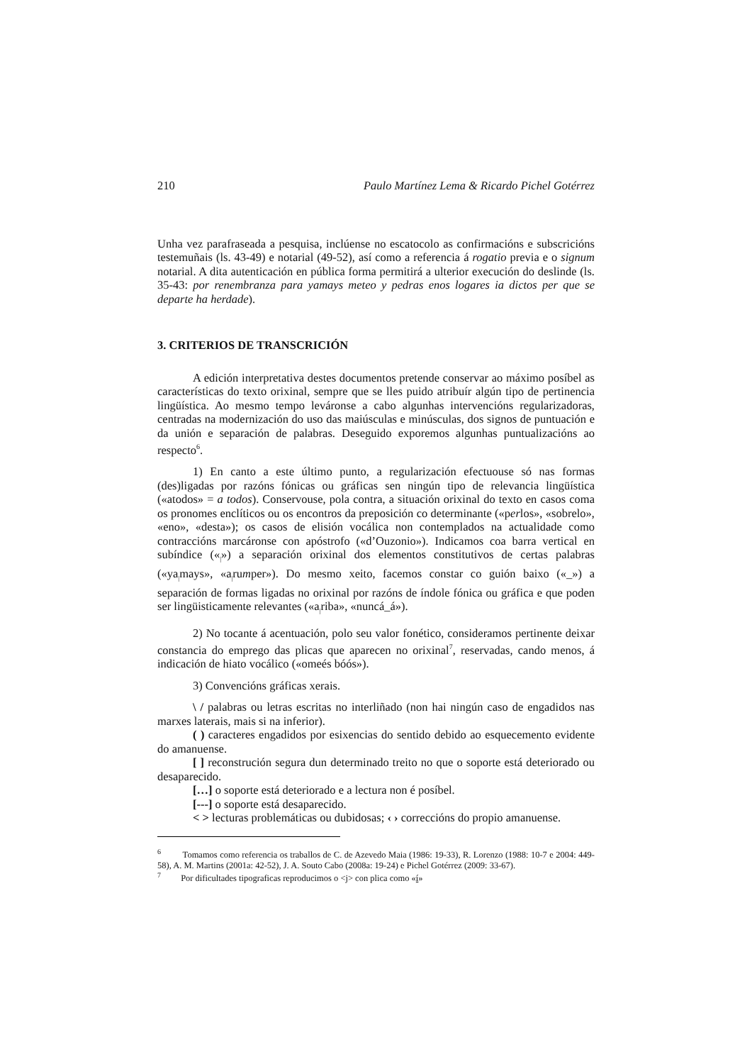210 Paulo Martínez Lema & Ricardo Pichel Gotérrez
Unha vez parafraseada a pesquisa, inclúense no escatocolo as confirmacións e subscricións testemuñais (ls. 43-49) e notarial (49-52), así como a referencia á rogatio previa e o signum notarial. A dita autenticación en pública forma permitirá a ulterior execución do deslinde (ls. 35-43: por renembranza para yamays meteo y pedras enos logares ia dictos per que se departe ha herdade).
3. CRITERIOS DE TRANSCRICIÓN
A edición interpretativa destes documentos pretende conservar ao máximo posíbel as características do texto orixinal, sempre que se lles puido atribuír algún tipo de pertinencia lingüística. Ao mesmo tempo leváronse a cabo algunhas intervencións regularizadoras, centradas na modernización do uso das maiúsculas e minúsculas, dos signos de puntuación e da unión e separación de palabras. Deseguido exporemos algunhas puntualizacións ao respecto<sup>6</sup>.
1) En canto a este último punto, a regularización efectuouse só nas formas (des)ligadas por razóns fónicas ou gráficas sen ningún tipo de relevancia lingüística («atodos» = a todos). Conservouse, pola contra, a situación orixinal do texto en casos coma os pronomes enclíticos ou os encontros da preposición co determinante («perlos», «sobrelo», «eno», «desta»); os casos de elisión vocálica non contemplados na actualidade como contraccións marcáronse con apóstrofo («d’Ouzonio»). Indicamos coa barra vertical en subíndice («<sub>|</sub>») a separación orixinal dos elementos constitutivos de certas palabras («ya<sub>|</sub>mays», «a<sub>|</sub>rumper»). Do mesmo xeito, facemos constar co guión baixo («_») a separación de formas ligadas no orixinal por razóns de índole fónica ou gráfica e que poden ser lingüisticamente relevantes («a<sub>|</sub>riba», «nuncá_á»).
2) No tocante á acentuación, polo seu valor fonético, consideramos pertinente deixar constancia do emprego das plicas que aparecen no orixinal<sup>7</sup>, reservadas, cando menos, á indicación de hiato vocálico («omeés bóós»).
3) Convencións gráficas xerais.
\ / palabras ou letras escritas no interliñado (non hai ningún caso de engadidos nas marxes laterais, mais si na inferior).
( ) caracteres engadidos por esixencias do sentido debido ao esquecemento evidente do amanuense.
[ ] reconstrución segura dun determinado treito no que o soporte está deteriorado ou desaparecido.
[…] o soporte está deteriorado e a lectura non é posíbel.
[---] o soporte está desaparecido.
< > lecturas problemáticas ou dubidosas; ‹ › correccións do propio amanuense.
<sup>6</sup> Tomamos como referencia os traballos de C. de Azevedo Maia (1986: 19-33), R. Lorenzo (1988: 10-7 e 2004: 449-58), A. M. Martins (2001a: 42-52), J. A. Souto Cabo (2008a: 19-24) e Pichel Gotérrez (2009: 33-67).
<sup>7</sup> Por dificultades tipograficas reproducimos o <j> con plica como «í»